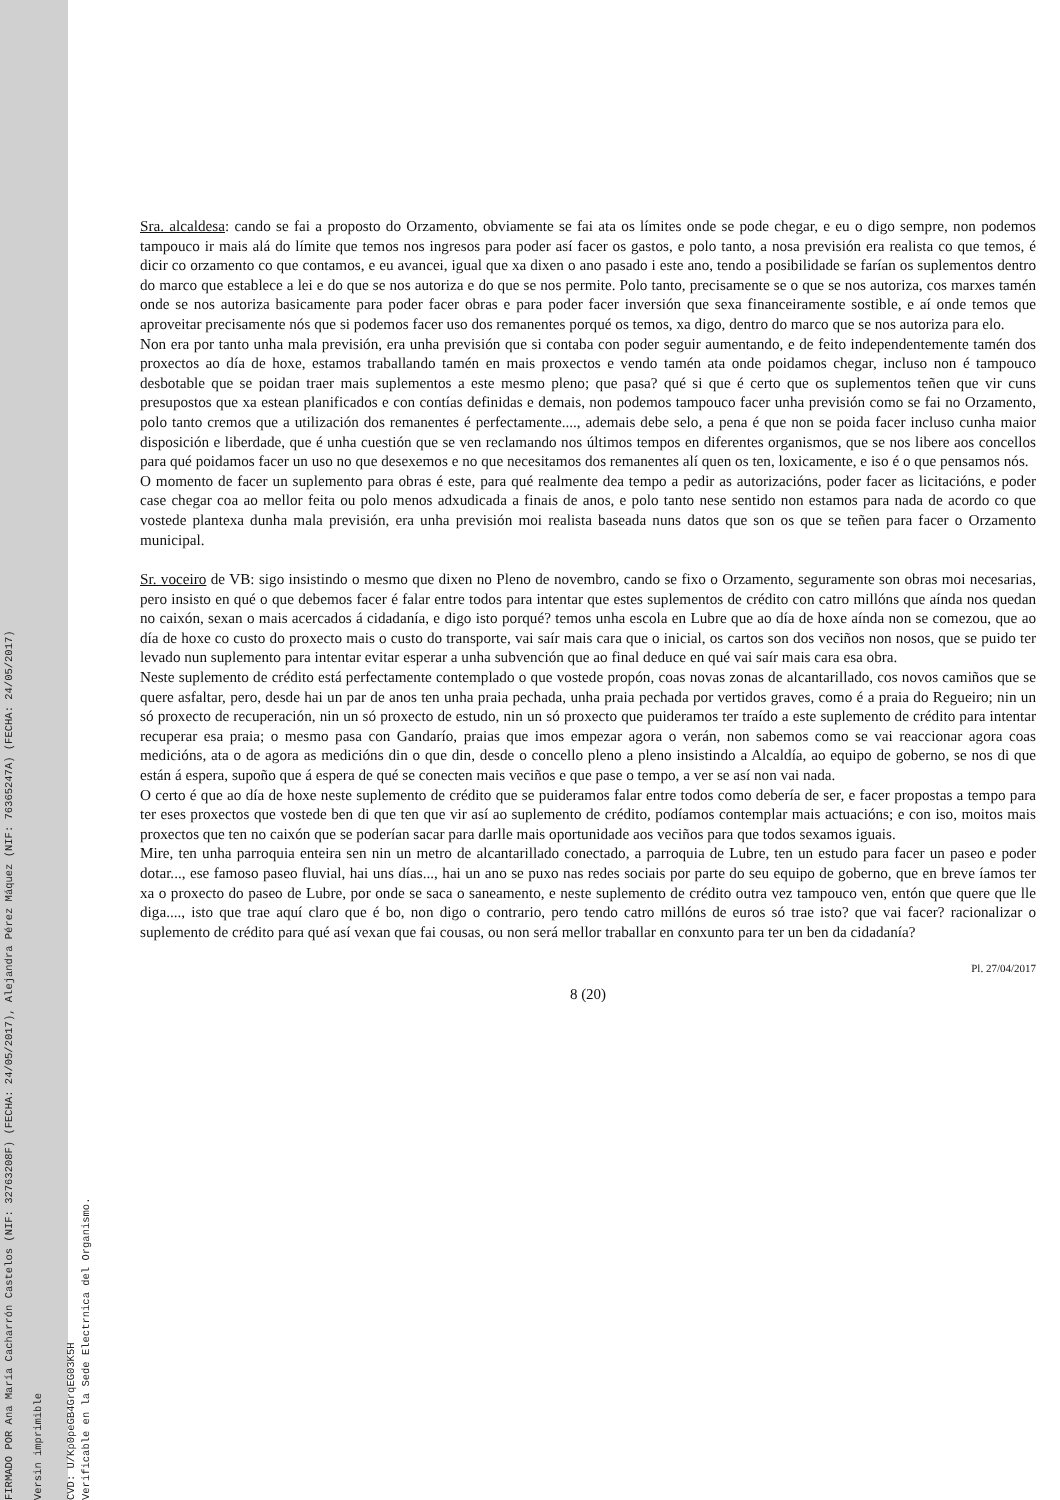FIRMADO POR Ana María Cacharrón Castelos (NIF: 32763208F) (FECHA: 24/05/2017), Alejandra Pérez Máquez (NIF: 76365247A) (FECHA: 24/05/2017)
Versin imprimible
CVD: U/Kp0peGB4GrqEG03K5H
Verificable en la Sede Electrnica del Organismo.
Sra. alcaldesa: cando se fai a proposto do Orzamento, obviamente se fai ata os límites onde se pode chegar, e eu o digo sempre, non podemos tampouco ir mais alá do límite que temos nos ingresos para poder así facer os gastos, e polo tanto, a nosa previsión era realista co que temos, é dicir co orzamento co que contamos, e eu avancei, igual que xa dixen o ano pasado i este ano, tendo a posibilidade se farían os suplementos dentro do marco que establece a lei e do que se nos autoriza e do que se nos permite. Polo tanto, precisamente se o que se nos autoriza, cos marxes tamén onde se nos autoriza basicamente para poder facer obras e para poder facer inversión que sexa financeiramente sostible, e aí onde temos que aproveitar precisamente nós que si podemos facer uso dos remanentes porqué os temos, xa digo, dentro do marco que se nos autoriza para elo.
Non era por tanto unha mala previsión, era unha previsión que si contaba con poder seguir aumentando, e de feito independentemente tamén dos proxectos ao día de hoxe, estamos traballando tamén en mais proxectos e vendo tamén ata onde poidamos chegar, incluso non é tampouco desbotable que se poidan traer mais suplementos a este mesmo pleno; que pasa? qué si que é certo que os suplementos teñen que vir cuns presupostos que xa estean planificados e con contías definidas e demais, non podemos tampouco facer unha previsión como se fai no Orzamento, polo tanto cremos que a utilización dos remanentes é perfectamente...., ademais debe selo, a pena é que non se poida facer incluso cunha maior disposición e liberdade, que é unha cuestión que se ven reclamando nos últimos tempos en diferentes organismos, que se nos libere aos concellos para qué poidamos facer un uso no que desexemos e no que necesitamos dos remanentes alí quen os ten, loxicamente, e iso é o que pensamos nós.
O momento de facer un suplemento para obras é este, para qué realmente dea tempo a pedir as autorizacións, poder facer as licitacións, e poder case chegar coa ao mellor feita ou polo menos adxudicada a finais de anos, e polo tanto nese sentido non estamos para nada de acordo co que vostede plantexa dunha mala previsión, era unha previsión moi realista baseada nuns datos que son os que se teñen para facer o Orzamento municipal.
Sr. voceiro de VB: sigo insistindo o mesmo que dixen no Pleno de novembro, cando se fixo o Orzamento, seguramente son obras moi necesarias, pero insisto en qué o que debemos facer é falar entre todos para intentar que estes suplementos de crédito con catro millóns que aínda nos quedan no caixón, sexan o mais acercados á cidadanía, e digo isto porqué? temos unha escola en Lubre que ao día de hoxe aínda non se comezou, que ao día de hoxe co custo do proxecto mais o custo do transporte, vai saír mais cara que o inicial, os cartos son dos veciños non nosos, que se puido ter levado nun suplemento para intentar evitar esperar a unha subvención que ao final deduce en qué vai saír mais cara esa obra.
Neste suplemento de crédito está perfectamente contemplado o que vostede propón, coas novas zonas de alcantarillado, cos novos camiños que se quere asfaltar, pero, desde hai un par de anos ten unha praia pechada, unha praia pechada por vertidos graves, como é a praia do Regueiro; nin un só proxecto de recuperación, nin un só proxecto de estudo, nin un só proxecto que puideramos ter traído a este suplemento de crédito para intentar recuperar esa praia; o mesmo pasa con Gandarío, praias que imos empezar agora o verán, non sabemos como se vai reaccionar agora coas medicións, ata o de agora as medicións din o que din, desde o concello pleno a pleno insistindo a Alcaldía, ao equipo de goberno, se nos di que están á espera, supoño que á espera de qué se conecten mais veciños e que pase o tempo, a ver se así non vai nada.
O certo é que ao día de hoxe neste suplemento de crédito que se puideramos falar entre todos como debería de ser, e facer propostas a tempo para ter eses proxectos que vostede ben di que ten que vir así ao suplemento de crédito, podíamos contemplar mais actuacións; e con iso, moitos mais proxectos que ten no caixón que se poderían sacar para darlle mais oportunidade aos veciños para que todos sexamos iguais.
Mire, ten unha parroquia enteira sen nin un metro de alcantarillado conectado, a parroquia de Lubre, ten un estudo para facer un paseo e poder dotar..., ese famoso paseo fluvial, hai uns días..., hai un ano se puxo nas redes sociais por parte do seu equipo de goberno, que en breve íamos ter xa o proxecto do paseo de Lubre, por onde se saca o saneamento, e neste suplemento de crédito outra vez tampouco ven, entón que quere que lle diga...., isto que trae aquí claro que é bo, non digo o contrario, pero tendo catro millóns de euros só trae isto? que vai facer? racionalizar o suplemento de crédito para qué así vexan que fai cousas, ou non será mellor traballar en conxunto para ter un ben da cidadanía?
Pl. 27/04/2017
8 (20)